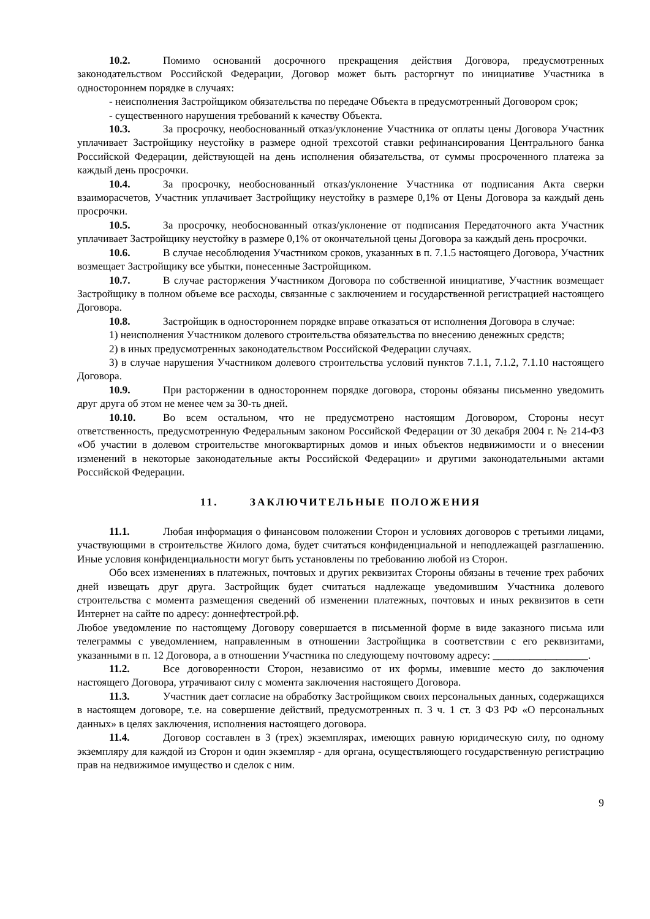10.2. Помимо оснований досрочного прекращения действия Договора, предусмотренных законодательством Российской Федерации, Договор может быть расторгнут по инициативе Участника в одностороннем порядке в случаях:
- неисполнения Застройщиком обязательства по передаче Объекта в предусмотренный Договором срок;
- существенного нарушения требований к качеству Объекта.
10.3. За просрочку, необоснованный отказ/уклонение Участника от оплаты цены Договора Участник уплачивает Застройщику неустойку в размере одной трехсотой ставки рефинансирования Центрального банка Российской Федерации, действующей на день исполнения обязательства, от суммы просроченного платежа за каждый день просрочки.
10.4. За просрочку, необоснованный отказ/уклонение Участника от подписания Акта сверки взаиморасчетов, Участник уплачивает Застройщику неустойку в размере 0,1% от Цены Договора за каждый день просрочки.
10.5. За просрочку, необоснованный отказ/уклонение от подписания Передаточного акта Участник уплачивает Застройщику неустойку в размере 0,1% от окончательной цены Договора за каждый день просрочки.
10.6. В случае несоблюдения Участником сроков, указанных в п. 7.1.5 настоящего Договора, Участник возмещает Застройщику все убытки, понесенные Застройщиком.
10.7. В случае расторжения Участником Договора по собственной инициативе, Участник возмещает Застройщику в полном объеме все расходы, связанные с заключением и государственной регистрацией настоящего Договора.
10.8. Застройщик в одностороннем порядке вправе отказаться от исполнения Договора в случае:
1) неисполнения Участником долевого строительства обязательства по внесению денежных средств;
2) в иных предусмотренных законодательством Российской Федерации случаях.
3) в случае нарушения Участником долевого строительства условий пунктов 7.1.1, 7.1.2, 7.1.10 настоящего Договора.
10.9. При расторжении в одностороннем порядке договора, стороны обязаны письменно уведомить друг друга об этом не менее чем за 30-ть дней.
10.10. Во всем остальном, что не предусмотрено настоящим Договором, Стороны несут ответственность, предусмотренную Федеральным законом Российской Федерации от 30 декабря 2004 г. № 214-ФЗ «Об участии в долевом строительстве многоквартирных домов и иных объектов недвижимости и о внесении изменений в некоторые законодательные акты Российской Федерации» и другими законодательными актами Российской Федерации.
11. ЗАКЛЮЧИТЕЛЬНЫЕ ПОЛОЖЕНИЯ
11.1. Любая информация о финансовом положении Сторон и условиях договоров с третьими лицами, участвующими в строительстве Жилого дома, будет считаться конфиденциальной и неподлежащей разглашению. Иные условия конфиденциальности могут быть установлены по требованию любой из Сторон.
Обо всех изменениях в платежных, почтовых и других реквизитах Стороны обязаны в течение трех рабочих дней извещать друг друга. Застройщик будет считаться надлежаще уведомившим Участника долевого строительства с момента размещения сведений об изменении платежных, почтовых и иных реквизитов в сети Интернет на сайте по адресу: доннефтестрой.рф.
Любое уведомление по настоящему Договору совершается в письменной форме в виде заказного письма или телеграммы с уведомлением, направленным в отношении Застройщика в соответствии с его реквизитами, указанными в п. 12 Договора, а в отношении Участника по следующему почтовому адресу: __________________.
11.2. Все договоренности Сторон, независимо от их формы, имевшие место до заключения настоящего Договора, утрачивают силу с момента заключения настоящего Договора.
11.3. Участник дает согласие на обработку Застройщиком своих персональных данных, содержащихся в настоящем договоре, т.е. на совершение действий, предусмотренных п. 3 ч. 1 ст. 3 ФЗ РФ «О персональных данных» в целях заключения, исполнения настоящего договора.
11.4. Договор составлен в 3 (трех) экземплярах, имеющих равную юридическую силу, по одному экземпляру для каждой из Сторон и один экземпляр - для органа, осуществляющего государственную регистрацию прав на недвижимое имущество и сделок с ним.
9